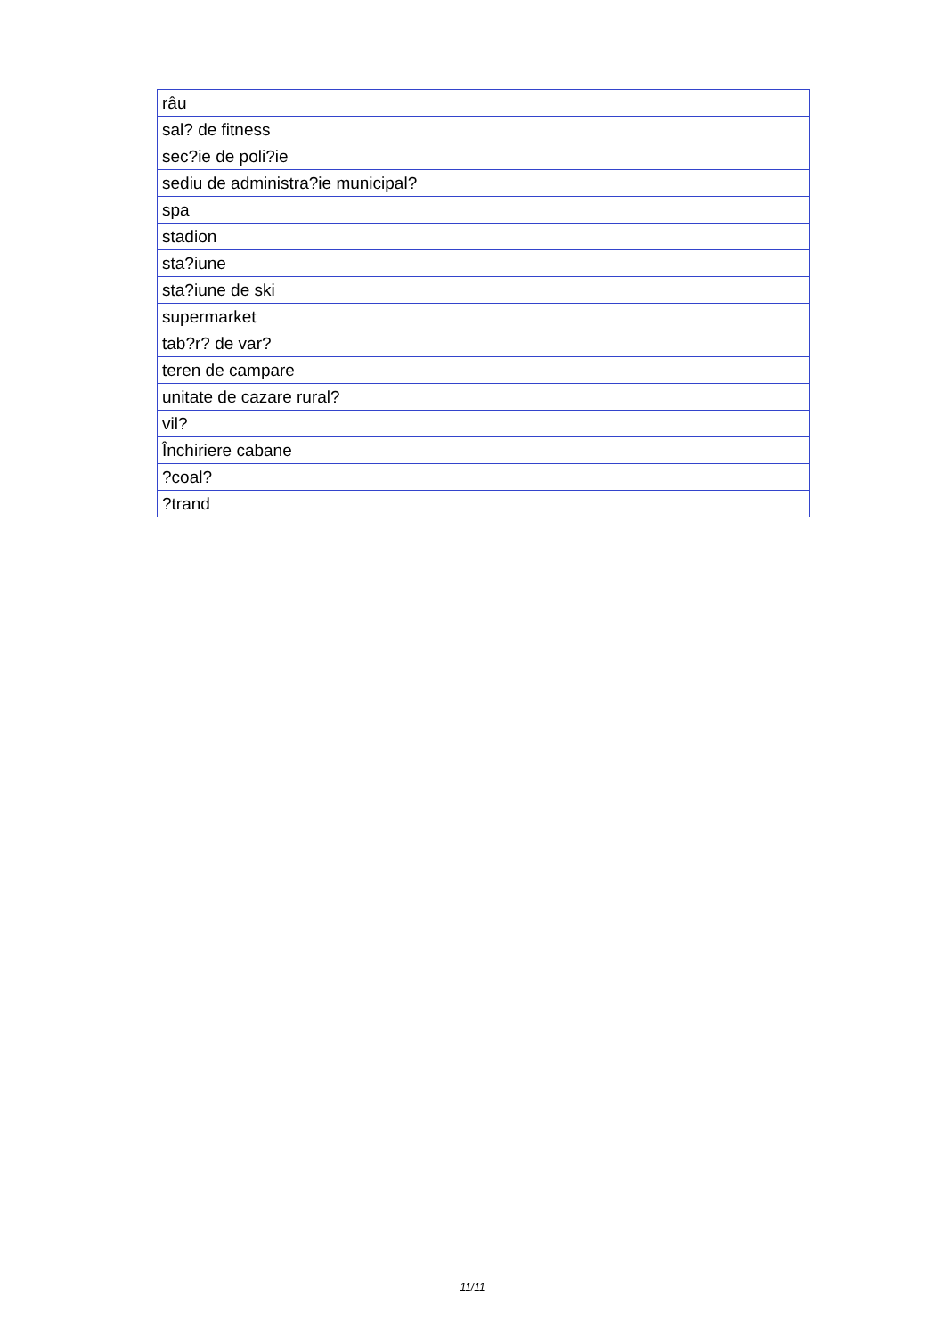| râu |
| sal? de fitness |
| sec?ie de poli?ie |
| sediu de administra?ie municipal? |
| spa |
| stadion |
| sta?iune |
| sta?iune de ski |
| supermarket |
| tab?r? de var? |
| teren de campare |
| unitate de cazare rural? |
| vil? |
| Închiriere cabane |
| ?coal? |
| ?trand |
11/11